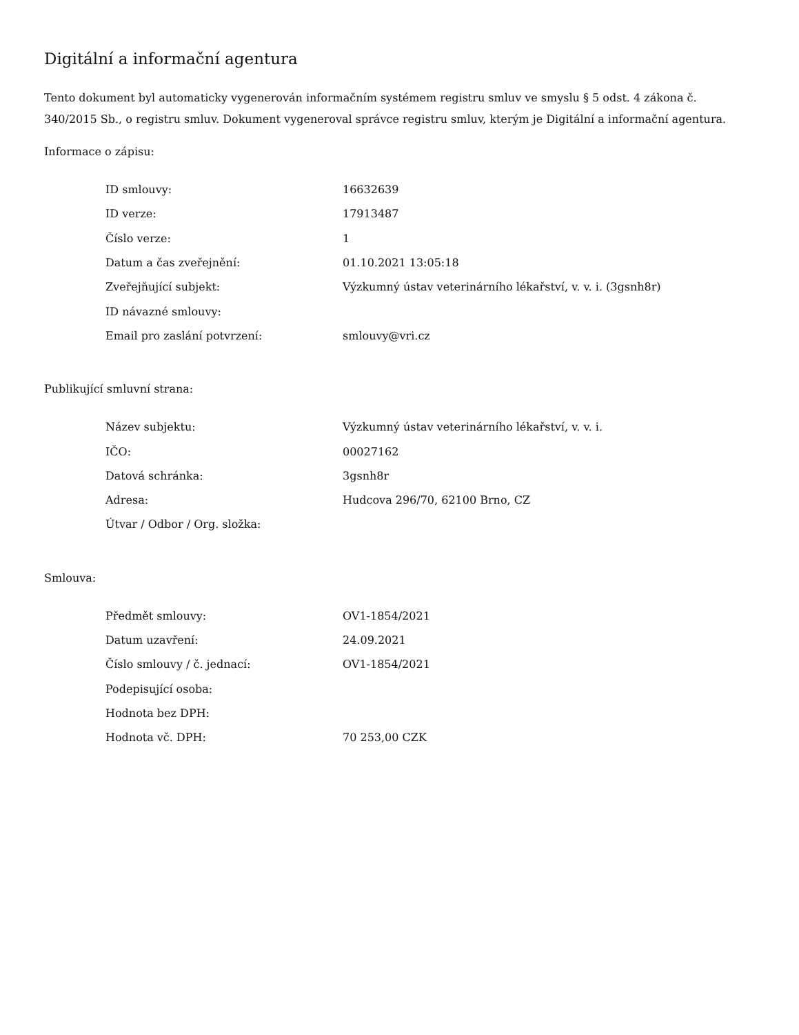Digitální a informační agentura
Tento dokument byl automaticky vygenerován informačním systémem registru smluv ve smyslu § 5 odst. 4 zákona č. 340/2015 Sb., o registru smluv. Dokument vygeneroval správce registru smluv, kterým je Digitální a informační agentura.
Informace o zápisu:
| ID smlouvy: | 16632639 |
| ID verze: | 17913487 |
| Číslo verze: | 1 |
| Datum a čas zveřejnění: | 01.10.2021 13:05:18 |
| Zveřejňující subjekt: | Výzkumný ústav veterinárního lékařství, v. v. i. (3gsnh8r) |
| ID návazné smlouvy: | |
| Email pro zaslání potvrzení: | smlouvy@vri.cz |
Publikující smluvní strana:
| Název subjektu: | Výzkumný ústav veterinárního lékařství, v. v. i. |
| IČO: | 00027162 |
| Datová schránka: | 3gsnh8r |
| Adresa: | Hudcova 296/70, 62100 Brno, CZ |
| Útvar / Odbor / Org. složka: | |
Smlouva:
| Předmět smlouvy: | OV1-1854/2021 |
| Datum uzavření: | 24.09.2021 |
| Číslo smlouvy / č. jednací: | OV1-1854/2021 |
| Podepisující osoba: | |
| Hodnota bez DPH: | |
| Hodnota vč. DPH: | 70 253,00 CZK |